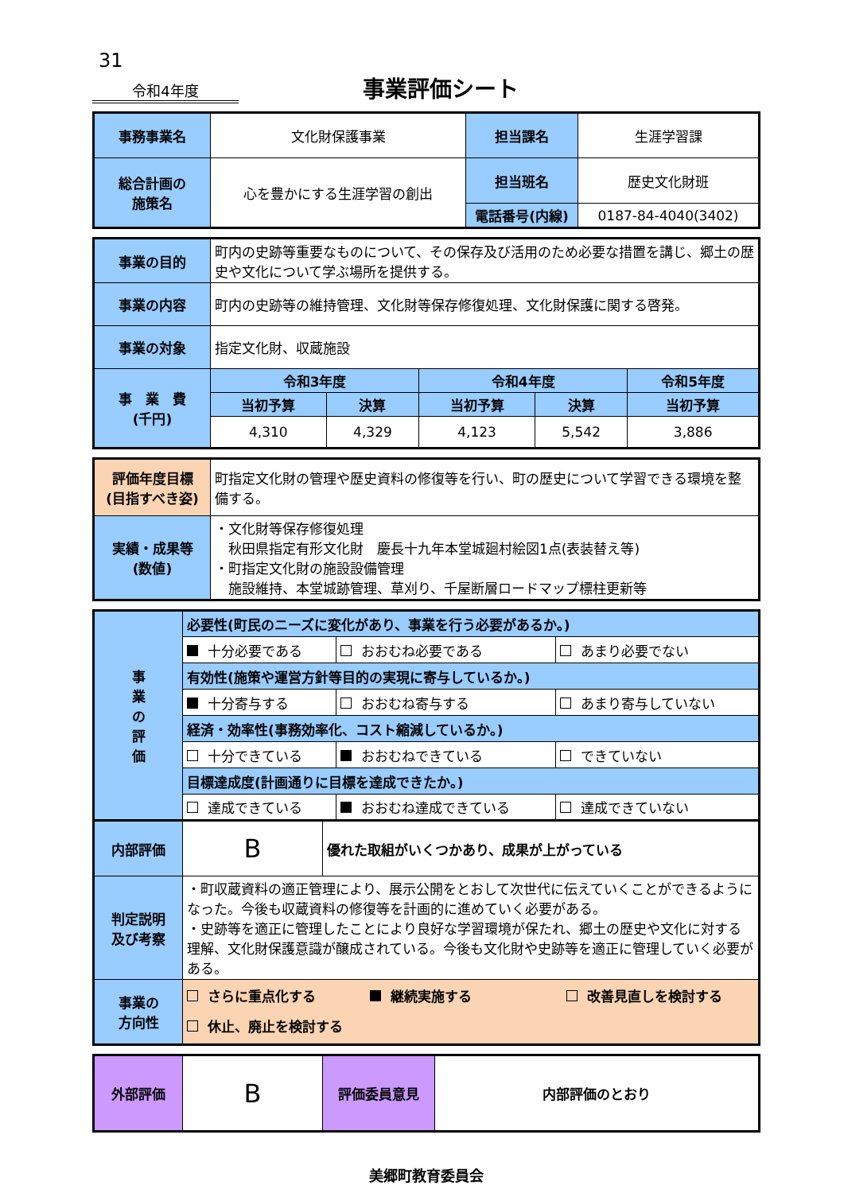31
令和4年度
事業評価シート
| 事務事業名 | 文化財保護事業 | 担当課名 | 生涯学習課 |
| 総合計画の 施策名 | 心を豊かにする生涯学習の創出 | 担当班名 | 歴史文化財班 |
| | | 電話番号(内線) | 0187-84-4040(3402) |
| 事業の目的 | 町内の史跡等重要なものについて、その保存及び活用のため必要な措置を講じ、郷土の歴史や文化について学ぶ場所を提供する。 | | | | |
| 事業の内容 | 町内の史跡等の維持管理、文化財等保存修復処理、文化財保護に関する啓発。 | | | | |
| 事業の対象 | 指定文化財、収蔵施設 | | | | |
| 事 業 費 (千円) | 令和3年度 | | 令和4年度 | | 令和5年度 |
| | 当初予算 | 決算 | 当初予算 | 決算 | 当初予算 |
| | 4,310 | 4,329 | 4,123 | 5,542 | 3,886 |
| 評価年度目標 (目指すべき姿) | 町指定文化財の管理や歴史資料の修復等を行い、町の歴史について学習できる環境を整備する。 |
| 実績・成果等 (数値) | ・文化財等保存修復処理 秋田県指定有形文化財 慶長十九年本堂城廻村絵図1点(表装替え等) ・町指定文化財の施設設備管理 施設維持、本堂城跡管理、草刈り、千屋断層ロードマップ標柱更新等 |
| 事 業 の 評 価 | 必要性(町民のニーズに変化があり、事業を行う必要があるか。) | | |
| | 十分必要である | おおむね必要である | あまり必要でない |
| | 有効性(施策や運営方針等目的の実現に寄与しているか。) | | |
| | 十分寄与する | おおむね寄与する | あまり寄与していない |
| | 経済・効率性(事務効率化、コスト縮減しているか。) | | |
| | 十分できている | おおむねできている | できていない |
| | 目標達成度(計画通りに目標を達成できたか。) | | |
| | 達成できている | おおむね達成できている | 達成できていない |
| 内部評価 | B | 優れた取組がいくつかあり、成果が上がっている |
| 判定説明 及び考察 | ・町収蔵資料の適正管理により、展示公開をとおして次世代に伝えていくことができるようになった。今後も収蔵資料の修復等を計画的に進めていく必要がある。 ・史跡等を適正に管理したことにより良好な学習環境が保たれ、郷土の歴史や文化に対する理解、文化財保護意識が醸成されている。今後も文化財や史跡等を適正に管理していく必要がある。 | |
| 事業の 方向性 | さらに重点化する 継続実施する 改善見直しを検討する 休止、廃止を検討する | |
| 外部評価 | B | 評価委員意見 | 内部評価のとおり |
美郷町教育委員会